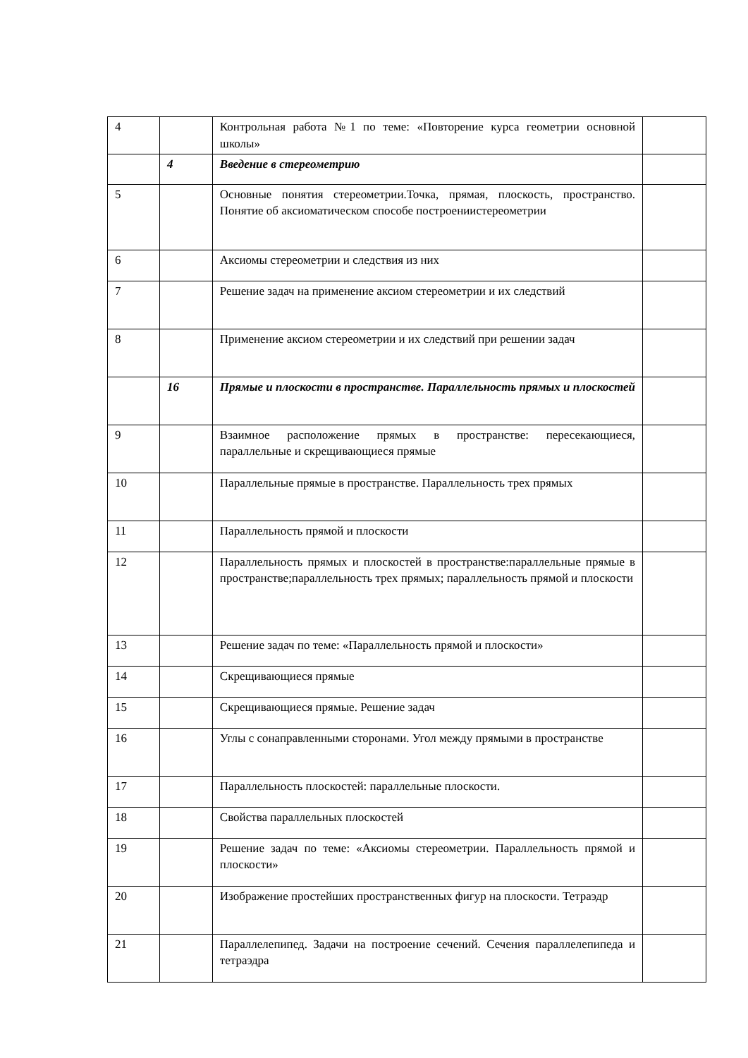| 4 | | Контрольная работа №1 по теме: «Повторение курса геометрии основной школы» | |
| | 4 | Введение в стереометрию | |
| 5 | | Основные понятия стереометрии.Точка, прямая, плоскость, пространство. Понятие об аксиоматическом способе построениистереометрии | |
| 6 | | Аксиомы стереометрии и следствия из них | |
| 7 | | Решение задач на применение аксиом стереометрии и их следствий | |
| 8 | | Применение аксиом стереометрии и их следствий при решении задач | |
| | 16 | Прямые и плоскости в пространстве. Параллельность прямых и плоскостей | |
| 9 | | Взаимное расположение прямых в пространстве: пересекающиеся, параллельные и скрещивающиеся прямые | |
| 10 | | Параллельные прямые в пространстве. Параллельность трех прямых | |
| 11 | | Параллельность прямой и плоскости | |
| 12 | | Параллельность прямых и плоскостей в пространстве:параллельные прямые в пространстве;параллельность трех прямых; параллельность прямой и плоскости | |
| 13 | | Решение задач по теме: «Параллельность прямой и плоскости» | |
| 14 | | Скрещивающиеся прямые | |
| 15 | | Скрещивающиеся прямые. Решение задач | |
| 16 | | Углы с сонаправленными сторонами. Угол между прямыми в пространстве | |
| 17 | | Параллельность плоскостей: параллельные плоскости. | |
| 18 | | Свойства параллельных плоскостей | |
| 19 | | Решение задач по теме: «Аксиомы стереометрии. Параллельность прямой и плоскости» | |
| 20 | | Изображение простейших пространственных фигур на плоскости. Тетраэдр | |
| 21 | | Параллелепипед. Задачи на построение сечений. Сечения параллелепипеда и тетраэдра | |